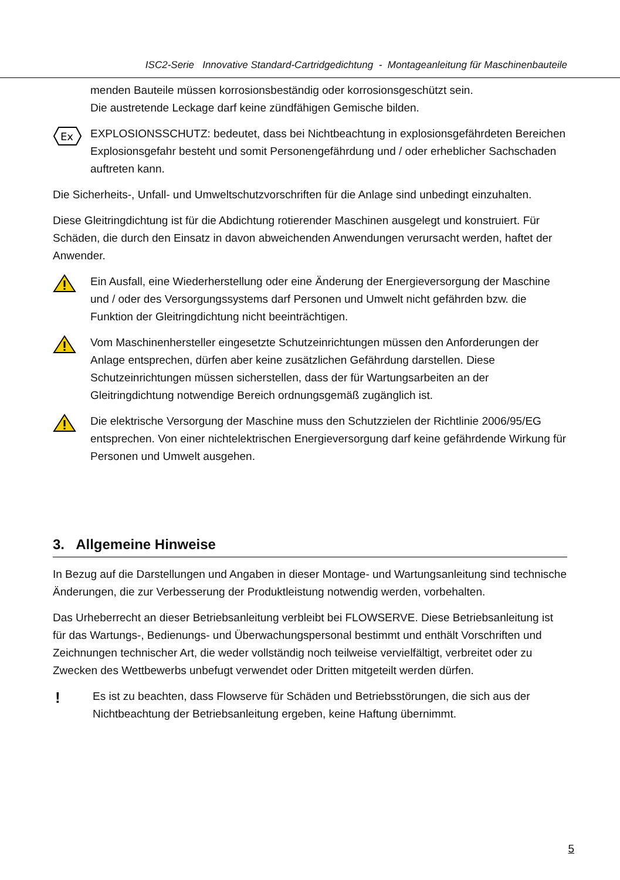ISC2-Serie Innovative Standard-Cartridgedichtung - Montageanleitung für Maschinenbauteile
menden Bauteile müssen korrosionsbeständig oder korrosionsgeschützt sein.
Die austretende Leckage darf keine zündfähigen Gemische bilden.
Ex
EXPLOSIONSSCHUTZ: bedeutet, dass bei Nichtbeachtung in explosionsgefährdeten Bereichen Explosionsgefahr besteht und somit Personengefährdung und / oder erheblicher Sachschaden auftreten kann.
Die Sicherheits-, Unfall- und Umweltschutzvorschriften für die Anlage sind unbedingt einzuhalten.
Diese Gleitringdichtung ist für die Abdichtung rotierender Maschinen ausgelegt und konstruiert. Für Schäden, die durch den Einsatz in davon abweichenden Anwendungen verursacht werden, haftet der Anwender.
Ein Ausfall, eine Wiederherstellung oder eine Änderung der Energieversorgung der Maschine und / oder des Versorgungssystems darf Personen und Umwelt nicht gefährden bzw. die Funktion der Gleitringdichtung nicht beeinträchtigen.
Vom Maschinenhersteller eingesetzte Schutzeinrichtungen müssen den Anforderungen der Anlage entsprechen, dürfen aber keine zusätzlichen Gefährdung darstellen. Diese Schutzeinrichtungen müssen sicherstellen, dass der für Wartungsarbeiten an der Gleitringdichtung notwendige Bereich ordnungsgemäß zugänglich ist.
Die elektrische Versorgung der Maschine muss den Schutzzielen der Richtlinie 2006/95/EG entsprechen. Von einer nichtelektrischen Energieversorgung darf keine gefährdende Wirkung für Personen und Umwelt ausgehen.
3. Allgemeine Hinweise
In Bezug auf die Darstellungen und Angaben in dieser Montage- und Wartungsanleitung sind technische Änderungen, die zur Verbesserung der Produktleistung notwendig werden, vorbehalten.
Das Urheberrecht an dieser Betriebsanleitung verbleibt bei FLOWSERVE. Diese Betriebsanleitung ist für das Wartungs-, Bedienungs- und Überwachungspersonal bestimmt und enthält Vorschriften und Zeichnungen technischer Art, die weder vollständig noch teilweise vervielfältigt, verbreitet oder zu Zwecken des Wettbewerbs unbefugt verwendet oder Dritten mitgeteilt werden dürfen.
!
Es ist zu beachten, dass Flowserve für Schäden und Betriebsstörungen, die sich aus der Nichtbeachtung der Betriebsanleitung ergeben, keine Haftung übernimmt.
5